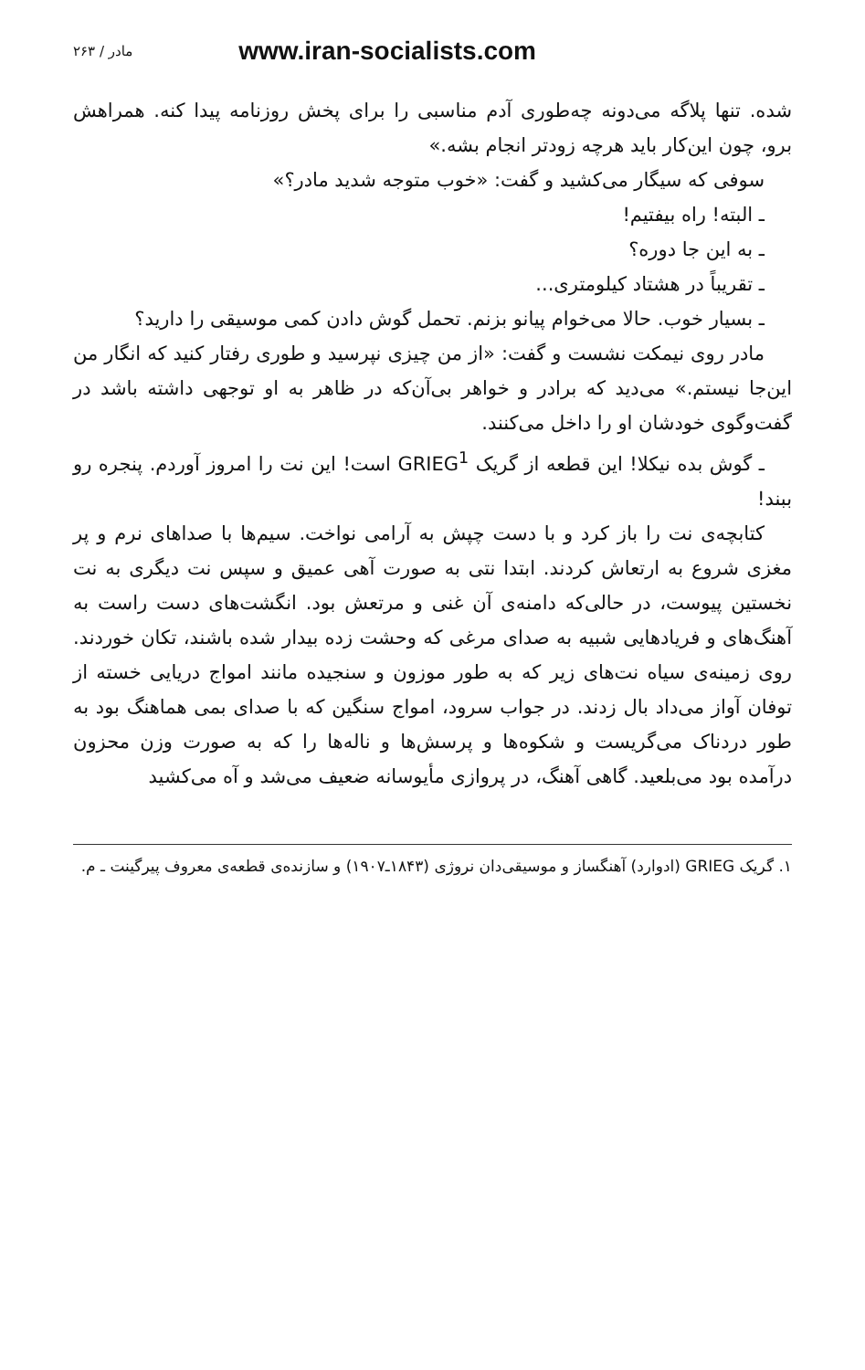مادر / ۲۶۳ www.iran-socialists.com
شده. تنها پلاگه می‌دونه چه‌طوری آدم مناسبی را برای پخش روزنامه پیدا کنه. همراهش برو، چون این‌کار باید هرچه زودتر انجام بشه.»
سوفی که سیگار می‌کشید و گفت: «خوب متوجه شدید مادر؟»
ـ البته! راه بیفتیم!
ـ به این جا دوره؟
ـ تقریباً در هشتاد کیلومتری...
ـ بسیار خوب. حالا می‌خوام پیانو بزنم. تحمل گوش دادن کمی موسیقی را دارید؟
مادر روی نیمکت نشست و گفت: «از من چیزی نپرسید و طوری رفتار کنید که انگار من این‌جا نیستم.» می‌دید که برادر و خواهر بی‌آن‌که در ظاهر به او توجهی داشته باشد در گفت‌وگوی خودشان او را داخل می‌کنند.
ـ گوش بده نیکلا! این قطعه از گریک GRIEG<sup>1</sup> است! این نت را امروز آوردم. پنجره رو ببند!
کتابچه‌ی نت را باز کرد و با دست چپش به آرامی نواخت. سیم‌ها با صداهای نرم و پر مغزی شروع به ارتعاش کردند. ابتدا نتی به صورت آهی عمیق و سپس نت دیگری به نت نخستین پیوست، در حالی‌که دامنه‌ی آن غنی و مرتعش بود. انگشت‌های دست راست به آهنگ‌های و فریادهایی شبیه به صدای مرغی که وحشت زده بیدار شده باشند، تکان خوردند. روی زمینه‌ی سیاه نت‌های زیر که به طور موزون و سنجیده مانند امواج دریایی خسته از توفان آواز می‌داد بال زدند. در جواب سرود، امواج سنگین که با صدای بمی هماهنگ بود به طور دردناک می‌گریست و شکوه‌ها و پرسش‌ها و ناله‌ها را که به صورت وزن محزون درآمده بود می‌بلعید. گاهی آهنگ، در پروازی مأیوسانه ضعیف می‌شد و آه می‌کشید
۱. گریک GRIEG (ادوارد) آهنگساز و موسیقی‌دان نروژی (۱۸۴۳ـ۱۹۰۷) و سازنده‌ی قطعه‌ی معروف پیرگینت ـ م.